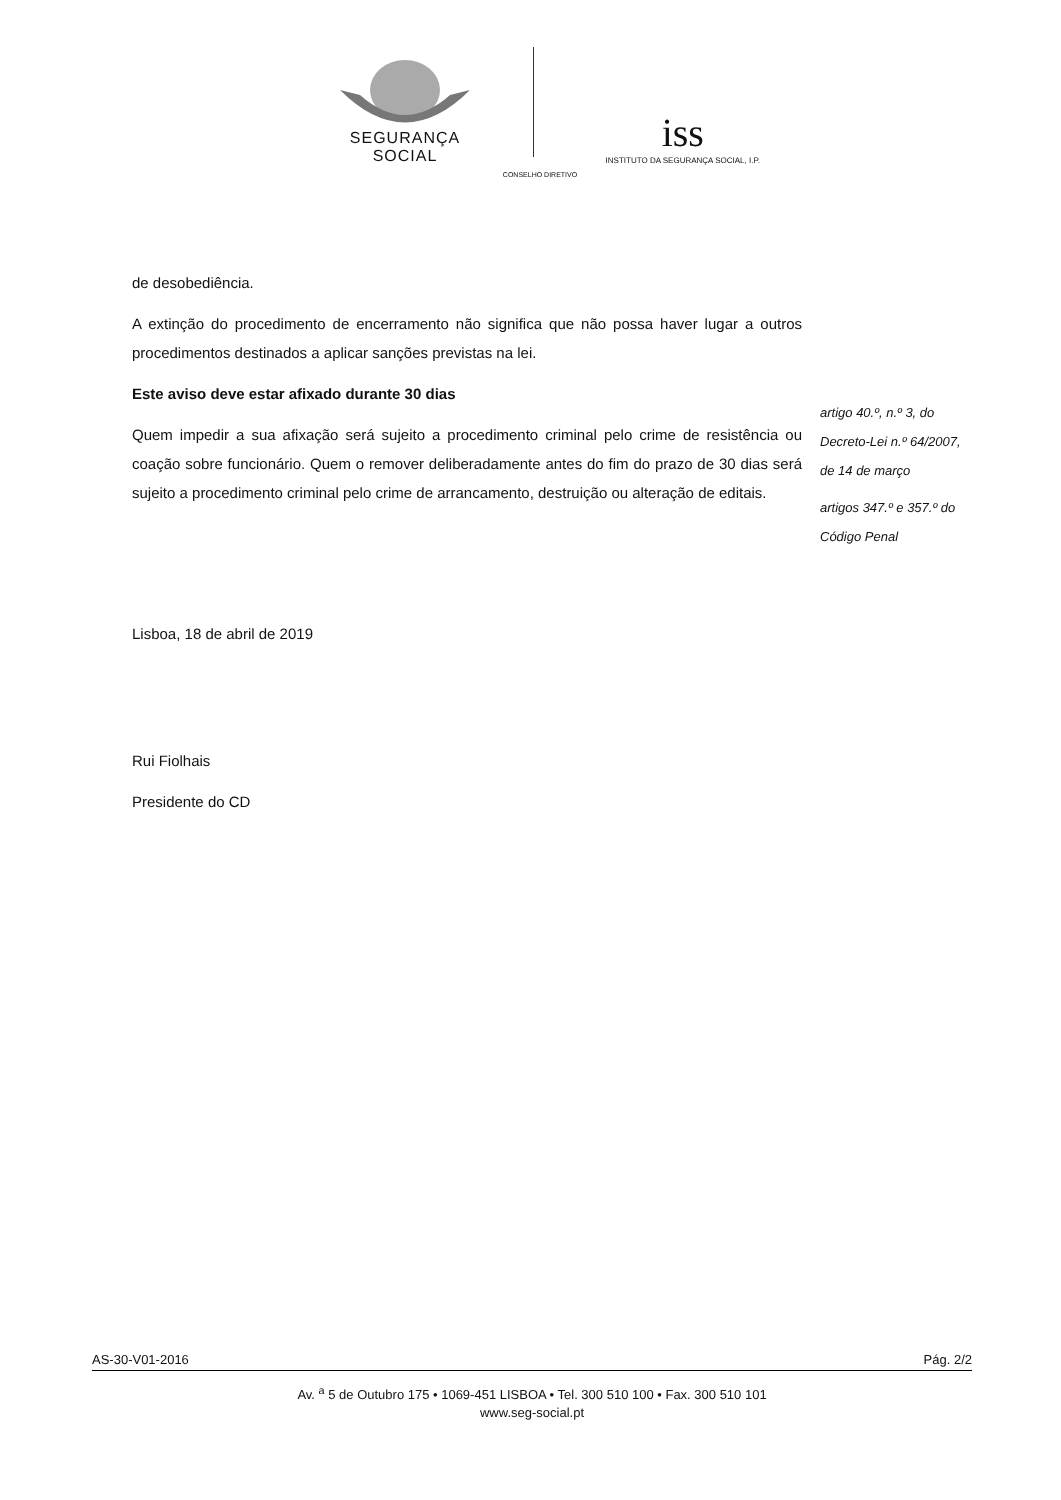SEGURANÇA SOCIAL
iss
INSTITUTO DA SEGURANÇA SOCIAL, I.P.
CONSELHO DIRETIVO
de desobediência.
A extinção do procedimento de encerramento não significa que não possa haver lugar a outros procedimentos destinados a aplicar sanções previstas na lei.
Este aviso deve estar afixado durante 30 dias
Quem impedir a sua afixação será sujeito a procedimento criminal pelo crime de resistência ou coação sobre funcionário. Quem o remover deliberadamente antes do fim do prazo de 30 dias será sujeito a procedimento criminal pelo crime de arrancamento, destruição ou alteração de editais.
artigo 40.º, n.º 3, do
Decreto-Lei n.º 64/2007,
de 14 de março
artigos 347.º e 357.º do
Código Penal
Lisboa, 18 de abril de 2019
Rui Fiolhais
Presidente do CD
AS-30-V01-2016 Pág. 2/2
Av. <sup>a</sup> 5 de Outubro 175 • 1069-451 LISBOA • Tel. 300 510 100 • Fax. 300 510 101
www.seg-social.pt